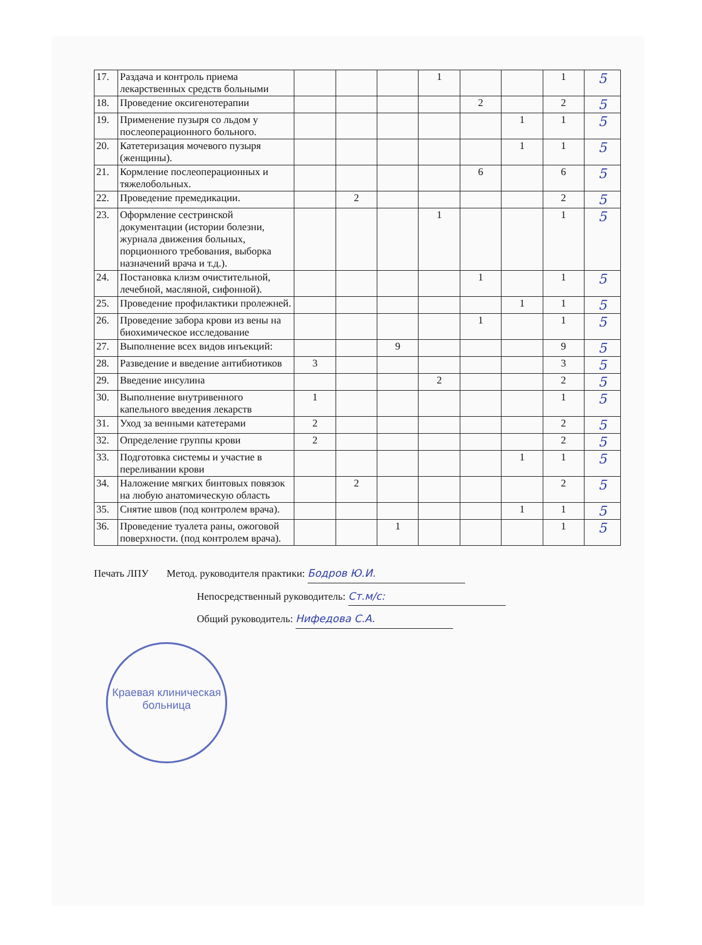| 17. | Раздача и контроль приема лекарственных средств больными | | | | 1 | | | 1 | 5 |
| 18. | Проведение оксигенотерапии | | | | | 2 | | 2 | 5 |
| 19. | Применение пузыря со льдом у послеоперационного больного. | | | | | | 1 | 1 | 5 |
| 20. | Катетеризация мочевого пузыря (женщины). | | | | | | 1 | 1 | 5 |
| 21. | Кормление послеоперационных и тяжелобольных. | | | | | 6 | | 6 | 5 |
| 22. | Проведение премедикации. | | 2 | | | | | 2 | 5 |
| 23. | Оформление сестринской документации (истории болезни, журнала движения больных, порционного требования, выборка назначений врача и т.д.). | | | | 1 | | | 1 | 5 |
| 24. | Постановка клизм очистительной, лечебной, масляной, сифонной). | | | | | 1 | | 1 | 5 |
| 25. | Проведение профилактики пролежней. | | | | | | 1 | 1 | 5 |
| 26. | Проведение забора крови из вены на биохимическое исследование | | | | | 1 | | 1 | 5 |
| 27. | Выполнение всех видов инъекций: | | | 9 | | | | 9 | 5 |
| 28. | Разведение и введение антибиотиков | 3 | | | | | | 3 | 5 |
| 29. | Введение инсулина | | | | 2 | | | 2 | 5 |
| 30. | Выполнение внутривенного капельного введения лекарств | 1 | | | | | | 1 | 5 |
| 31. | Уход за венными катетерами | 2 | | | | | | 2 | 5 |
| 32. | Определение группы крови | 2 | | | | | | 2 | 5 |
| 33. | Подготовка системы и участие в переливании крови | | | | | | 1 | 1 | 5 |
| 34. | Наложение мягких бинтовых повязок на любую анатомическую область | | 2 | | | | | 2 | 5 |
| 35. | Снятие швов (под контролем врача). | | | | | | 1 | 1 | 5 |
| 36. | Проведение туалета раны, ожоговой поверхности. (под контролем врача). | | | 1 | | | | 1 | 5 |
Печать ЛПУ Метод. руководителя практики: Бодров Ю.И.
Непосредственный руководитель: Ст.м/с:
Общий руководитель: Нифедова С.А.
Краевая клиническая больница